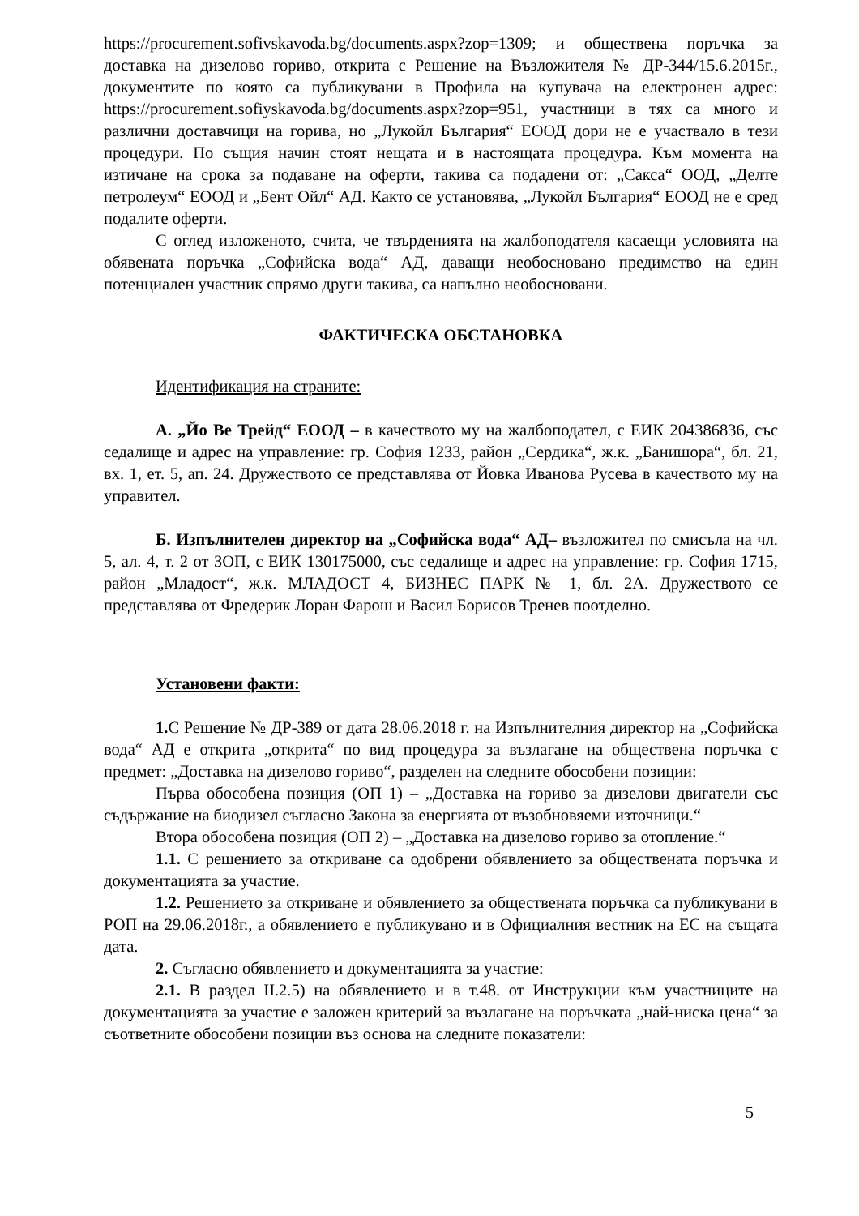https://procurement.sofivskavoda.bg/documents.aspx?zop=1309; и обществена поръчка за доставка на дизелово гориво, открита с Решение на Възложителя № ДР-344/15.6.2015г., документите по която са публикувани в Профила на купувача на електронен адрес: https://procurement.sofiyskavoda.bg/documents.aspx?zop=951, участници в тях са много и различни доставчици на горива, но „Лукойл България“ ЕООД дори не е участвало в тези процедури. По същия начин стоят нещата и в настоящата процедура. Към момента на изтичане на срока за подаване на оферти, такива са подадени от: „Сакса“ ООД, „Делте петролеум“ ЕООД и „Бент Ойл“ АД. Както се установява, „Лукойл България“ ЕООД не е сред подалите оферти.
С оглед изложеното, счита, че твърденията на жалбоподателя касаещи условията на обявената поръчка „Софийска вода“ АД, даващи необосновано предимство на един потенциален участник спрямо други такива, са напълно необосновани.
ФАКТИЧЕСКА ОБСТАНОВКА
Идентификация на страните:
А. „Йо Ве Трейд“ ЕООД – в качеството му на жалбоподател, с ЕИК 204386836, със седалище и адрес на управление: гр. София 1233, район „Сердика“, ж.к. „Банишора“, бл. 21, вх. 1, ет. 5, ап. 24. Дружеството се представлява от Йовка Иванова Русева в качеството му на управител.
Б. Изпълнителен директор на „Софийска вода“ АД– възложител по смисъла на чл. 5, ал. 4, т. 2 от ЗОП, с ЕИК 130175000, със седалище и адрес на управление: гр. София 1715, район „Младост“, ж.к. МЛАДОСТ 4, БИЗНЕС ПАРК № 1, бл. 2А. Дружеството се представлява от Фредерик Лоран Фарош и Васил Борисов Тренев поотделно.
Установени факти:
1. С Решение № ДР-389 от дата 28.06.2018 г. на Изпълнителния директор на „Софийска вода“ АД е открита „открита“ по вид процедура за възлагане на обществена поръчка с предмет: „Доставка на дизелово гориво“, разделен на следните обособени позиции:
Първа обособена позиция (ОП 1) – „Доставка на гориво за дизелови двигатели със съдържание на биодизел съгласно Закона за енергията от възобновяеми източници.“
Втора обособена позиция (ОП 2) – „Доставка на дизелово гориво за отопление.“
1.1. С решението за откриване са одобрени обявлението за обществената поръчка и документацията за участие.
1.2. Решението за откриване и обявлението за обществената поръчка са публикувани в РОП на 29.06.2018г., а обявлението е публикувано и в Официалния вестник на ЕС на същата дата.
2. Съгласно обявлението и документацията за участие:
2.1. В раздел II.2.5) на обявлението и в т.48. от Инструкции към участниците на документацията за участие е заложен критерий за възлагане на поръчката „най-ниска цена“ за съответните обособени позиции въз основа на следните показатели:
5